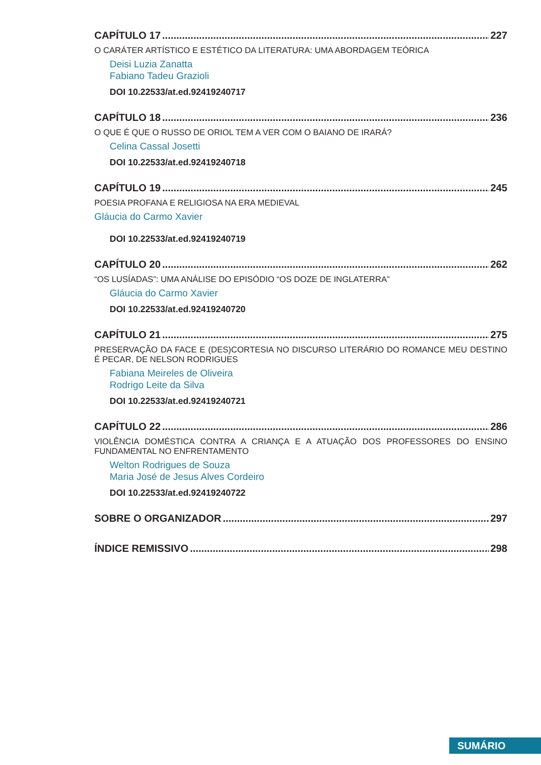CAPÍTULO 17 227
O CARÁTER ARTÍSTICO E ESTÉTICO DA LITERATURA: UMA ABORDAGEM TEÓRICA
Deisi Luzia Zanatta
Fabiano Tadeu Grazioli
DOI 10.22533/at.ed.92419240717
CAPÍTULO 18 236
O QUE É QUE O RUSSO DE ORIOL TEM A VER COM O BAIANO DE IRARÁ?
Celina Cassal Josetti
DOI 10.22533/at.ed.92419240718
CAPÍTULO 19 245
POESIA PROFANA E RELIGIOSA NA ERA MEDIEVAL
Gláucia do Carmo Xavier
DOI 10.22533/at.ed.92419240719
CAPÍTULO 20 262
“OS LUSÍADAS”: UMA ANÁLISE DO EPISÓDIO “OS DOZE DE INGLATERRA”
Gláucia do Carmo Xavier
DOI 10.22533/at.ed.92419240720
CAPÍTULO 21 275
PRESERVAÇÃO DA FACE E (DES)CORTESIA NO DISCURSO LITERÁRIO DO ROMANCE MEU DESTINO É PECAR, DE NELSON RODRIGUES
Fabiana Meireles de Oliveira
Rodrigo Leite da Silva
DOI 10.22533/at.ed.92419240721
CAPÍTULO 22 286
VIOLÊNCIA DOMÉSTICA CONTRA A CRIANÇA E A ATUAÇÃO DOS PROFESSORES DO ENSINO FUNDAMENTAL NO ENFRENTAMENTO
Welton Rodrigues de Souza
Maria José de Jesus Alves Cordeiro
DOI 10.22533/at.ed.92419240722
SOBRE O ORGANIZADOR 297
ÍNDICE REMISSIVO 298
SUMÁRIO